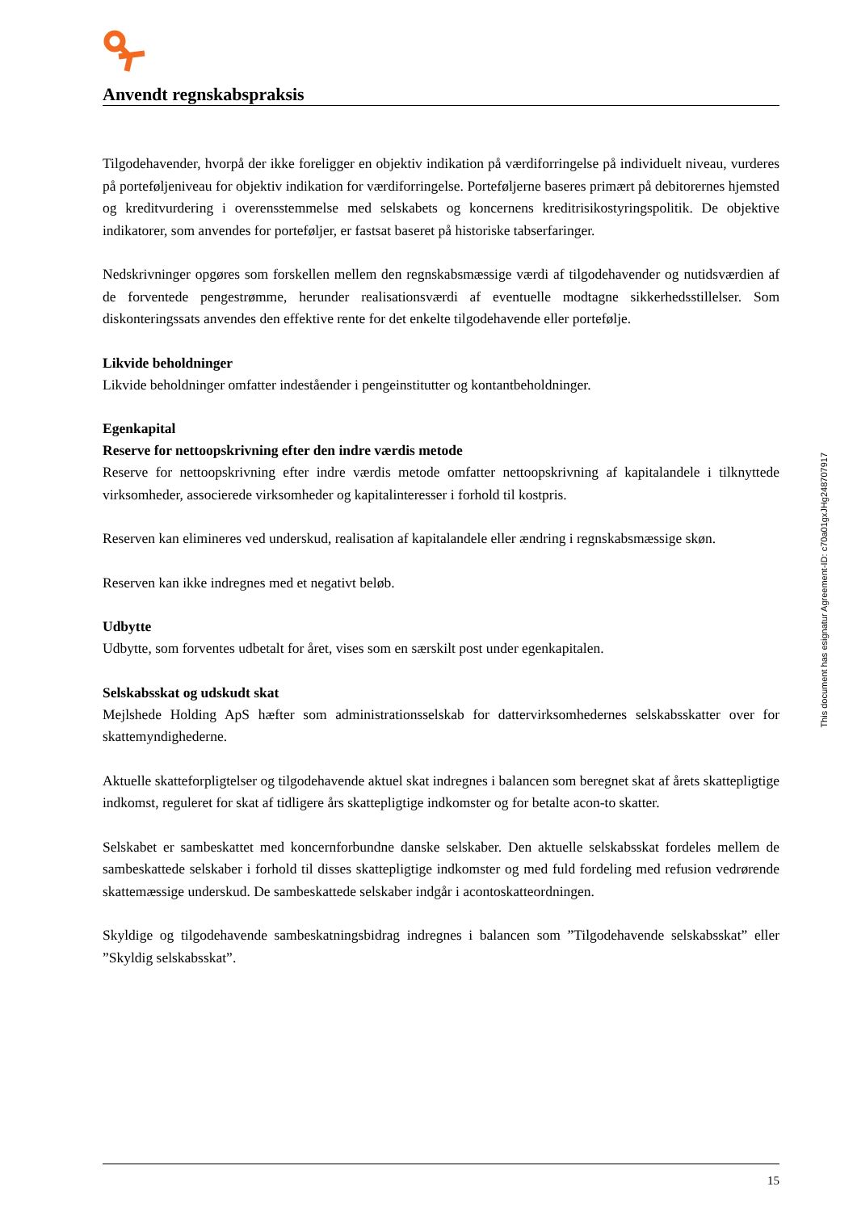Anvendt regnskabspraksis
Tilgodehavender, hvorpå der ikke foreligger en objektiv indikation på værdiforringelse på individuelt niveau, vurderes på porteføljeniveau for objektiv indikation for værdiforringelse. Porteføljerne baseres primært på debitorernes hjemsted og kreditvurdering i overensstemmelse med selskabets og koncernens kreditrisikostyringspolitik. De objektive indikatorer, som anvendes for porteføljer, er fastsat baseret på historiske tabserfaringer.
Nedskrivninger opgøres som forskellen mellem den regnskabsmæssige værdi af tilgodehavender og nutidsværdien af de forventede pengestrømme, herunder realisationsværdi af eventuelle modtagne sikkerhedsstillelser. Som diskonteringssats anvendes den effektive rente for det enkelte tilgodehavende eller portefølje.
Likvide beholdninger
Likvide beholdninger omfatter indeståender i pengeinstitutter og kontantbeholdninger.
Egenkapital
Reserve for nettoopskrivning efter den indre værdis metode
Reserve for nettoopskrivning efter indre værdis metode omfatter nettoopskrivning af kapitalandele i tilknyttede virksomheder, associerede virksomheder og kapitalinteresser i forhold til kostpris.
Reserven kan elimineres ved underskud, realisation af kapitalandele eller ændring i regnskabsmæssige skøn.
Reserven kan ikke indregnes med et negativt beløb.
Udbytte
Udbytte, som forventes udbetalt for året, vises som en særskilt post under egenkapitalen.
Selskabsskat og udskudt skat
Mejlshede Holding ApS hæfter som administrationsselskab for dattervirksomhedernes selskabsskatter over for skattemyndighederne.
Aktuelle skatteforpligtelser og tilgodehavende aktuel skat indregnes i balancen som beregnet skat af årets skattepligtige indkomst, reguleret for skat af tidligere års skattepligtige indkomster og for betalte acon-to skatter.
Selskabet er sambeskattet med koncernforbundne danske selskaber. Den aktuelle selskabsskat fordeles mellem de sambeskattede selskaber i forhold til disses skattepligtige indkomster og med fuld fordeling med refusion vedrørende skattemæssige underskud. De sambeskattede selskaber indgår i acontoskatteordningen.
Skyldige og tilgodehavende sambeskatningsbidrag indregnes i balancen som ”Tilgodehavende selskabsskat” eller ”Skyldig selskabsskat”.
This document has esignatur Agreement-ID: c70a01gxJHg248707917
15